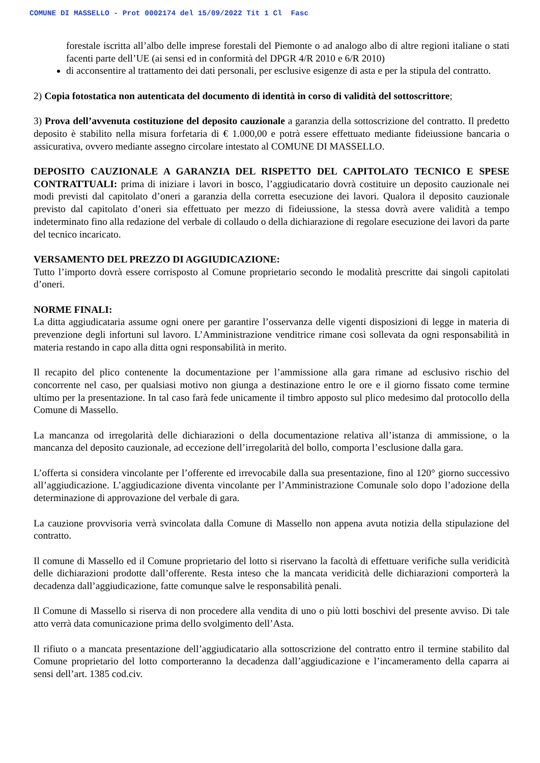COMUNE DI MASSELLO - Prot 0002174 del 15/09/2022 Tit 1 Cl Fasc
forestale iscritta all’albo delle imprese forestali del Piemonte o ad analogo albo di altre regioni italiane o stati facenti parte dell’UE (ai sensi ed in conformità del DPGR 4/R 2010 e 6/R 2010)
di acconsentire al trattamento dei dati personali, per esclusive esigenze di asta e per la stipula del contratto.
2) Copia fotostatica non autenticata del documento di identità in corso di validità del sottoscrittore;
3) Prova dell’avvenuta costituzione del deposito cauzionale a garanzia della sottoscrizione del contratto. Il predetto deposito è stabilito nella misura forfetaria di € 1.000,00 e potrà essere effettuato mediante fideiussione bancaria o assicurativa, ovvero mediante assegno circolare intestato al COMUNE DI MASSELLO.
DEPOSITO CAUZIONALE A GARANZIA DEL RISPETTO DEL CAPITOLATO TECNICO E SPESE CONTRATTUALI: prima di iniziare i lavori in bosco, l’aggiudicatario dovrà costituire un deposito cauzionale nei modi previsti dal capitolato d’oneri a garanzia della corretta esecuzione dei lavori. Qualora il deposito cauzionale previsto dal capitolato d’oneri sia effettuato per mezzo di fideiussione, la stessa dovrà avere validità a tempo indeterminato fino alla redazione del verbale di collaudo o della dichiarazione di regolare esecuzione dei lavori da parte del tecnico incaricato.
VERSAMENTO DEL PREZZO DI AGGIUDICAZIONE:
Tutto l’importo dovrà essere corrisposto al Comune proprietario secondo le modalità prescritte dai singoli capitolati d’oneri.
NORME FINALI:
La ditta aggiudicataria assume ogni onere per garantire l’osservanza delle vigenti disposizioni di legge in materia di prevenzione degli infortuni sul lavoro. L’Amministrazione venditrice rimane così sollevata da ogni responsabilità in materia restando in capo alla ditta ogni responsabilità in merito.
Il recapito del plico contenente la documentazione per l’ammissione alla gara rimane ad esclusivo rischio del concorrente nel caso, per qualsiasi motivo non giunga a destinazione entro le ore e il giorno fissato come termine ultimo per la presentazione. In tal caso farà fede unicamente il timbro apposto sul plico medesimo dal protocollo della Comune di Massello.
La mancanza od irregolarità delle dichiarazioni o della documentazione relativa all’istanza di ammissione, o la mancanza del deposito cauzionale, ad eccezione dell’irregolarità del bollo, comporta l’esclusione dalla gara.
L’offerta si considera vincolante per l’offerente ed irrevocabile dalla sua presentazione, fino al 120° giorno successivo all’aggiudicazione. L’aggiudicazione diventa vincolante per l’Amministrazione Comunale solo dopo l’adozione della determinazione di approvazione del verbale di gara.
La cauzione provvisoria verrà svincolata dalla Comune di Massello non appena avuta notizia della stipulazione del contratto.
Il comune di Massello ed il Comune proprietario del lotto si riservano la facoltà di effettuare verifiche sulla veridicità delle dichiarazioni prodotte dall’offerente. Resta inteso che la mancata veridicità delle dichiarazioni comporterà la decadenza dall’aggiudicazione, fatte comunque salve le responsabilità penali.
Il Comune di Massello si riserva di non procedere alla vendita di uno o più lotti boschivi del presente avviso. Di tale atto verrà data comunicazione prima dello svolgimento dell’Asta.
Il rifiuto o a mancata presentazione dell’aggiudicatario alla sottoscrizione del contratto entro il termine stabilito dal Comune proprietario del lotto comporteranno la decadenza dall’aggiudicazione e l’incameramento della caparra ai sensi dell’art. 1385 cod.civ.